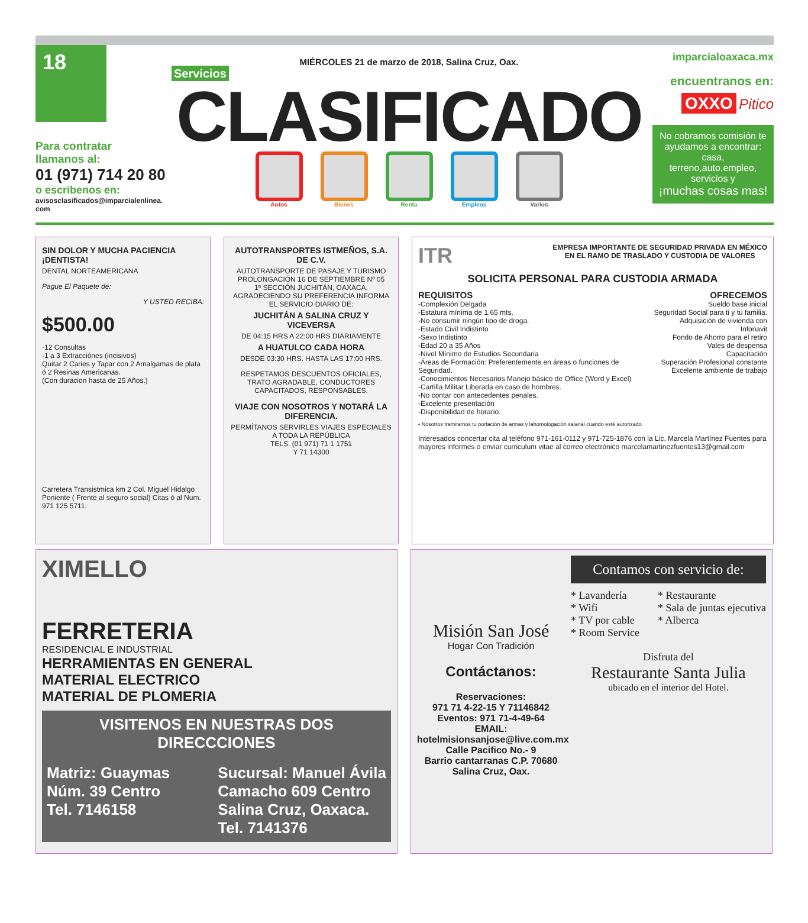18
Para contratar
llamanos al:
01 (971) 714 20 80
o escribenos en:
avisosclasificados@imparcialenlinea. com
MIÉRCOLES 21 de marzo de 2018, Salina Cruz, Oax.
Servicios
CLASIFICADO
Autos Bienes Renta Empleos Varios
imparcialoaxaca.mx
encuentranos en:
OXXO Pitico
No cobramos comisión te ayudamos a encontrar: casa, terreno,auto,empleo, servicios y
¡muchas cosas mas!
SIN DOLOR Y MUCHA PACIENCIA ¡DENTISTA!
DENTAL NORTEAMERICANA
Pague El Paquete de:
Y USTED RECIBA:
$500.00
·12 Consultas
·1 a 3 Extracciónes (incisivos)
Quitar 2 Caries y Tapar con 2 Amalgamas de plata ó 2 Resinas Americanas.
(Con duracion hasta de 25 Años.)
Carretera Transistmica km 2 Col. Miguel Hidalgo Poniente ( Frente al seguro social) Citas ó al Num. 971 125 5711.
AUTOTRANSPORTES ISTMEÑOS, S.A. DE C.V.
AUTOTRANSPORTE DE PASAJE Y TURISMO
PROLONGACIÓN 16 DE SEPTIEMBRE Nº 05
1ª SECCIÓN JUCHITÁN, OAXACA.
AGRADECIENDO SU PREFERENCIA INFORMA EL SERVICIO DIARIO DE:
JUCHITÁN A SALINA CRUZ Y VICEVERSA
DE 04:15 HRS A 22:00 HRS DIARIAMENTE
A HUATULCO CADA HORA
DESDE 03:30 HRS. HASTA LAS 17:00 HRS.
RESPETAMOS DESCUENTOS OFICIALES, TRATO AGRADABLE, CONDUCTORES CAPACITADOS, RESPONSABLES.
VIAJE CON NOSOTROS Y NOTARÁ LA DIFERENCIA.
PERMÍTANOS SERVIRLES VIAJES ESPECIALES A TODA LA REPÚBLICA
TELS. (01 971) 71 1 1751
Y 71 14300
ITR EMPRESA IMPORTANTE DE SEGURIDAD PRIVADA EN MÉXICO
EN EL RAMO DE TRASLADO Y CUSTODIA DE VALORES
SOLICITA PERSONAL PARA CUSTODIA ARMADA
REQUISITOS
-Complexión Delgada
-Estatura mínima de 1.65 mts.
-No consumir ningún tipo de droga.
-Estado Civil Indistinto
-Sexo Indistinto
-Edad 20 a 35 Años
-Nivel Mínimo de Estudios Secundaria
-Áreas de Formación: Preferentemente en áreas o funciones de Seguridad.
-Conocimientos Necesarios Manejo básico de Office (Word y Excel)
-Cartilla Militar Liberada en caso de hombres.
-No contar con antecedentes penales.
-Excelente presentación
-Disponibilidad de horario.
OFRECEMOS
Sueldo base inicial
Seguridad Social para ti y tu familia.
Adquisición de vivienda con Infonavit
Fondo de Ahorro para el retiro
Vales de despensa
Capacitación
Superación Profesional constante
Excelente ambiente de trabajo
• Nosotros tramitamos tu portación de armas y lahomologación salarial cuando esté autorizado.
Interesados concertar cita al teléfono 971-161-0112 y 971-725-1876 con la Lic. Marcela Martínez Fuentes para mayores informes o enviar curriculum vitae al correo electrónico marcelamartinezfuentes13@gmail.com
XIMELLO
FERRETERIA
RESIDENCIAL E INDUSTRIAL
HERRAMIENTAS EN GENERAL
MATERIAL ELECTRICO
MATERIAL DE PLOMERIA
VISITENOS EN NUESTRAS DOS DIRECCCIONES
Matriz: Guaymas
Núm. 39 Centro
Tel. 7146158
Sucursal: Manuel Ávila
Camacho 609 Centro
Salina Cruz, Oaxaca.
Tel. 7141376
Misión San José
Hogar Con Tradición
Contáctanos:
Reservaciones:
971 71 4-22-15 Y 71146842
Eventos: 971 71-4-49-64
EMAIL:
hotelmisionsanjose@live.com.mx
Calle Pacifico No.- 9
Barrio cantarranas C.P. 70680
Salina Cruz, Oax.
Contamos con servicio de:
* Lavandería
* Wifi
* TV por cable
* Room Service
* Restaurante
* Sala de juntas ejecutiva
* Alberca
Disfruta del
Restaurante Santa Julia
ubicado en el interior del Hotel.